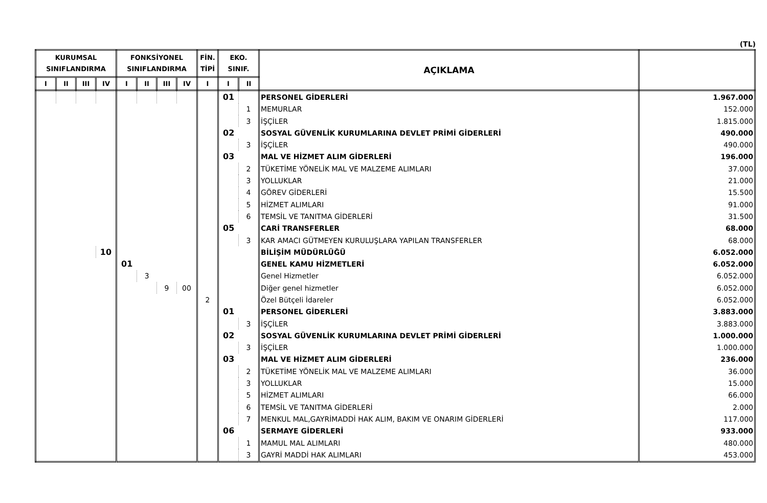(TL)
| KURUMSAL SINIFLANDIRMA | | | | FONKSİYONEL SINIFLANDIRMA | | | | FİN. TİPİ | EKO. SINIF. | | AÇIKLAMA | |
| --- | --- | --- | --- | --- | --- | --- | --- | --- | --- | --- | --- | --- |
| I | II | III | IV | I | II | III | IV | I | I | II | | |
| | | | | | | | | | 01 | | PERSONEL GİDERLERİ | 1.967.000 |
| | | | | | | | | | | 1 | MEMURLAR | 152.000 |
| | | | | | | | | | | 3 | İŞÇİLER | 1.815.000 |
| | | | | | | | | | 02 | | SOSYAL GÜVENLİK KURUMLARINA DEVLET PRİMİ GİDERLERİ | 490.000 |
| | | | | | | | | | | 3 | İŞÇİLER | 490.000 |
| | | | | | | | | | 03 | | MAL VE HİZMET ALIM GİDERLERİ | 196.000 |
| | | | | | | | | | | 2 | TÜKETİME YÖNELİK MAL VE MALZEME ALIMLARI | 37.000 |
| | | | | | | | | | | 3 | YOLLUKLAR | 21.000 |
| | | | | | | | | | | 4 | GÖREV GİDERLERİ | 15.500 |
| | | | | | | | | | | 5 | HİZMET ALIMLARI | 91.000 |
| | | | | | | | | | | 6 | TEMSİL VE TANITMA GİDERLERİ | 31.500 |
| | | | | | | | | | 05 | | CARİ TRANSFERLER | 68.000 |
| | | | | | | | | | | 3 | KAR AMACI GÜTMEYEN KURULUŞLARA YAPILAN TRANSFERLER | 68.000 |
| | | | 10 | | | | | | | | BİLİŞİM MÜDÜRLÜĞÜ | 6.052.000 |
| | | | | 01 | | | | | | | GENEL KAMU HİZMETLERİ | 6.052.000 |
| | | | | | 3 | | | | | | Genel Hizmetler | 6.052.000 |
| | | | | | | 9 | 00 | | | | Diğer genel hizmetler | 6.052.000 |
| | | | | | | | | 2 | | | Özel Bütçeli İdareler | 6.052.000 |
| | | | | | | | | | 01 | | PERSONEL GİDERLERİ | 3.883.000 |
| | | | | | | | | | | 3 | İŞÇİLER | 3.883.000 |
| | | | | | | | | | 02 | | SOSYAL GÜVENLİK KURUMLARINA DEVLET PRİMİ GİDERLERİ | 1.000.000 |
| | | | | | | | | | | 3 | İŞÇİLER | 1.000.000 |
| | | | | | | | | | 03 | | MAL VE HİZMET ALIM GİDERLERİ | 236.000 |
| | | | | | | | | | | 2 | TÜKETİME YÖNELİK MAL VE MALZEME ALIMLARI | 36.000 |
| | | | | | | | | | | 3 | YOLLUKLAR | 15.000 |
| | | | | | | | | | | 5 | HİZMET ALIMLARI | 66.000 |
| | | | | | | | | | | 6 | TEMSİL VE TANITMA GİDERLERİ | 2.000 |
| | | | | | | | | | | 7 | MENKUL MAL,GAYRİMADDİ HAK ALIM, BAKIM VE ONARIM GİDERLERİ | 117.000 |
| | | | | | | | | | 06 | | SERMAYE GİDERLERİ | 933.000 |
| | | | | | | | | | | 1 | MAMUL MAL ALIMLARI | 480.000 |
| | | | | | | | | | | 3 | GAYRİ MADDİ HAK ALIMLARI | 453.000 |